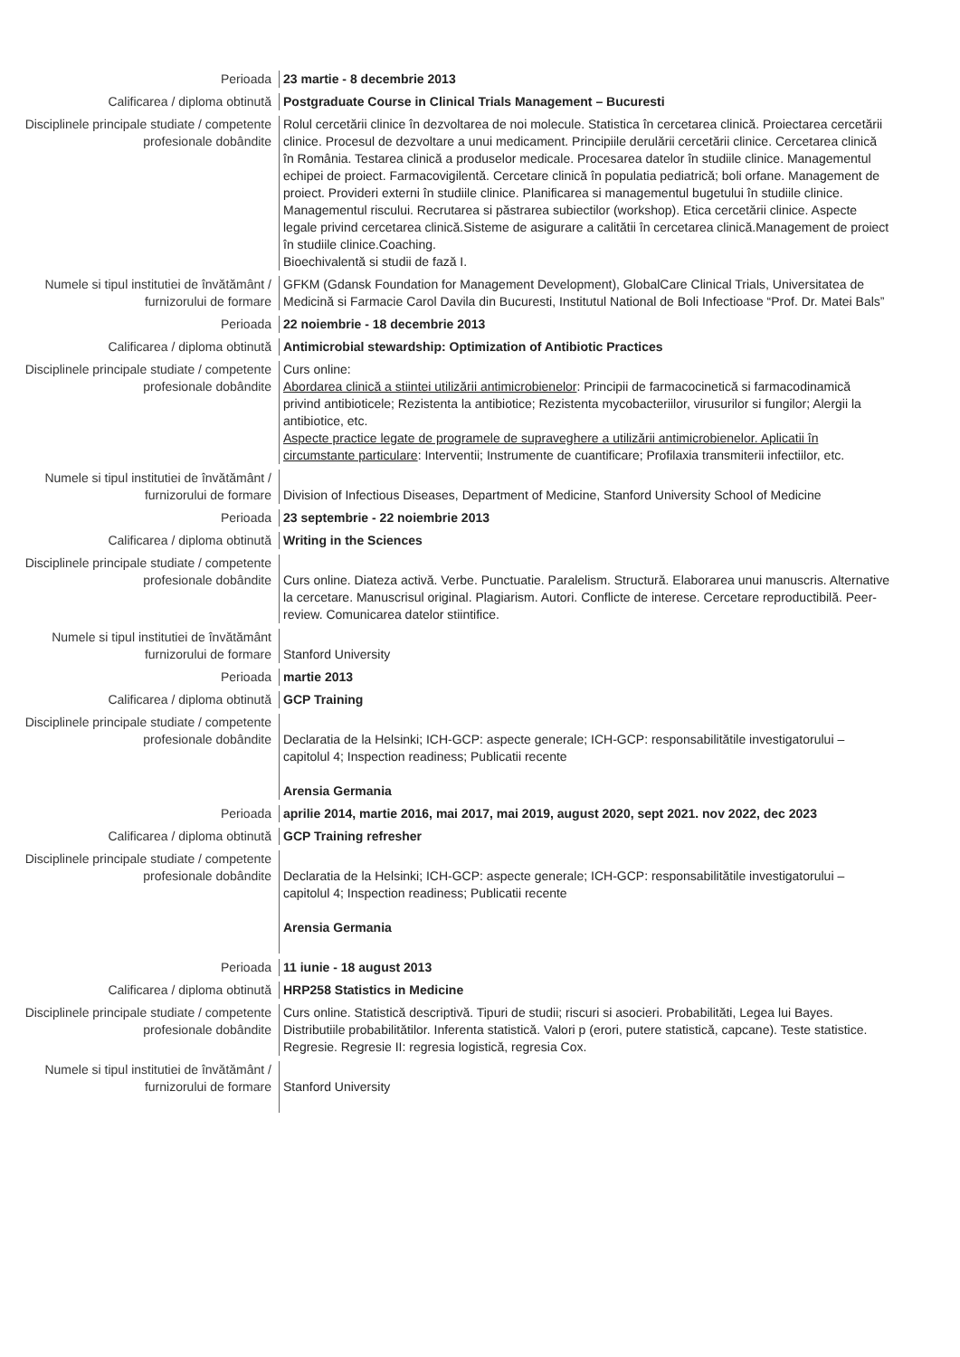Perioada 23 martie - 8 decembrie 2013
Calificarea / diploma obtinută Postgraduate Course in Clinical Trials Management – Bucuresti
Disciplinele principale studiate / competente profesionale dobândite
Rolul cercetării clinice în dezvoltarea de noi molecule. Statistica în cercetarea clinică. Proiectarea cercetării clinice. Procesul de dezvoltare a unui medicament. Principiile derulării cercetării clinice. Cercetarea clinică în România. Testarea clinică a produselor medicale. Procesarea datelor în studiile clinice. Managementul echipei de proiect. Farmacovigilentă. Cercetare clinică în populatia pediatrică; boli orfane. Management de proiect. Provideri externi în studiile clinice. Planificarea si managementul bugetului în studiile clinice. Managementul riscului. Recrutarea si păstrarea subiectilor (workshop). Etica cercetării clinice. Aspecte legale privind cercetarea clinică.Sisteme de asigurare a calitătii în cercetarea clinică.Management de proiect în studiile clinice.Coaching.
Bioechivalentă si studii de fază I.
Numele si tipul institutiei de învătământ / furnizorului de formare
GFKM (Gdansk Foundation for Management Development), GlobalCare Clinical Trials, Universitatea de Medicină si Farmacie Carol Davila din Bucuresti, Institutul National de Boli Infectioase “Prof. Dr. Matei Bals”
Perioada 22 noiembrie - 18 decembrie 2013
Calificarea / diploma obtinută Antimicrobial stewardship: Optimization of Antibiotic Practices
Disciplinele principale studiate / competente profesionale dobândite
Curs online:
Abordarea clinică a stiintei utilizării antimicrobienelor: Principii de farmacocinetică si farmacodinamică privind antibioticele; Rezistenta la antibiotice; Rezistenta mycobacteriilor, virusurilor si fungilor; Alergii la antibiotice, etc.
Aspecte practice legate de programele de supraveghere a utilizării antimicrobienelor. Aplicatii în circumstante particulare: Interventii; Instrumente de cuantificare; Profilaxia transmiterii infectiilor, etc.
Numele si tipul institutiei de învătământ / furnizorului de formare
Division of Infectious Diseases, Department of Medicine, Stanford University School of Medicine
Perioada 23 septembrie - 22 noiembrie 2013
Calificarea / diploma obtinută Writing in the Sciences
Disciplinele principale studiate / competente profesionale dobândite
Curs online. Diateza activă. Verbe. Punctuatie. Paralelism. Structură. Elaborarea unui manuscris. Alternative la cercetare. Manuscrisul original. Plagiarism. Autori. Conflicte de interese. Cercetare reproductibilă. Peer-review. Comunicarea datelor stiintifice.
Numele si tipul institutiei de învătământ furnizorului de formare
Stanford University
Perioada martie 2013
Calificarea / diploma obtinută GCP Training
Disciplinele principale studiate / competente profesionale dobândite
Declaratia de la Helsinki; ICH-GCP: aspecte generale; ICH-GCP: responsabilitătile investigatorului – capitolul 4; Inspection readiness; Publicatii recente
Arensia Germania
Perioada aprilie 2014, martie 2016, mai 2017, mai 2019, august 2020, sept 2021. nov 2022, dec 2023
Calificarea / diploma obtinută GCP Training refresher
Disciplinele principale studiate / competente profesionale dobândite
Declaratia de la Helsinki; ICH-GCP: aspecte generale; ICH-GCP: responsabilitătile investigatorului – capitolul 4; Inspection readiness; Publicatii recente
Arensia Germania
Perioada 11 iunie - 18 august 2013
Calificarea / diploma obtinută HRP258 Statistics in Medicine
Disciplinele principale studiate / competente profesionale dobândite
Curs online. Statistică descriptivă. Tipuri de studii; riscuri si asocieri. Probabilităti, Legea lui Bayes. Distributiile probabilitătilor. Inferenta statistică. Valori p (erori, putere statistică, capcane). Teste statistice. Regresie. Regresie II: regresia logistică, regresia Cox.
Numele si tipul institutiei de învătământ / furnizorului de formare
Stanford University